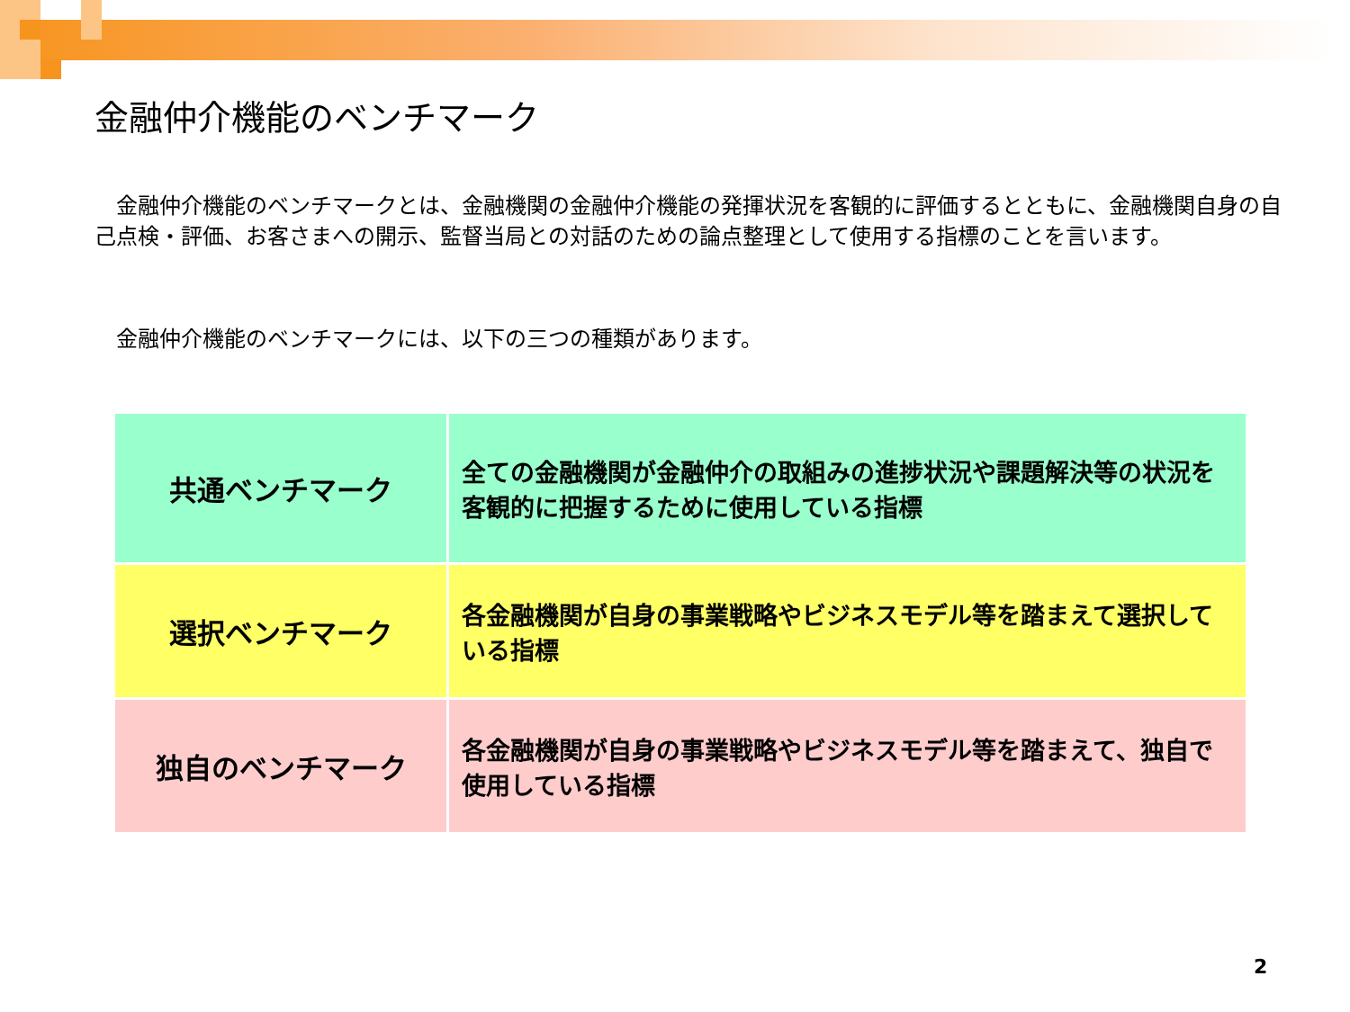金融仲介機能のベンチマーク
　金融仲介機能のベンチマークとは、金融機関の金融仲介機能の発揮状況を客観的に評価するとともに、金融機関自身の自己点検・評価、お客さまへの開示、監督当局との対話のための論点整理として使用する指標のことを言います。
　金融仲介機能のベンチマークには、以下の三つの種類があります。
| 共通ベンチマーク | 全ての金融機関が金融仲介の取組みの進捗状況や課題解決等の状況を客観的に把握するために使用している指標 |
| 選択ベンチマーク | 各金融機関が自身の事業戦略やビジネスモデル等を踏まえて選択している指標 |
| 独自のベンチマーク | 各金融機関が自身の事業戦略やビジネスモデル等を踏まえて、独自で使用している指標 |
2